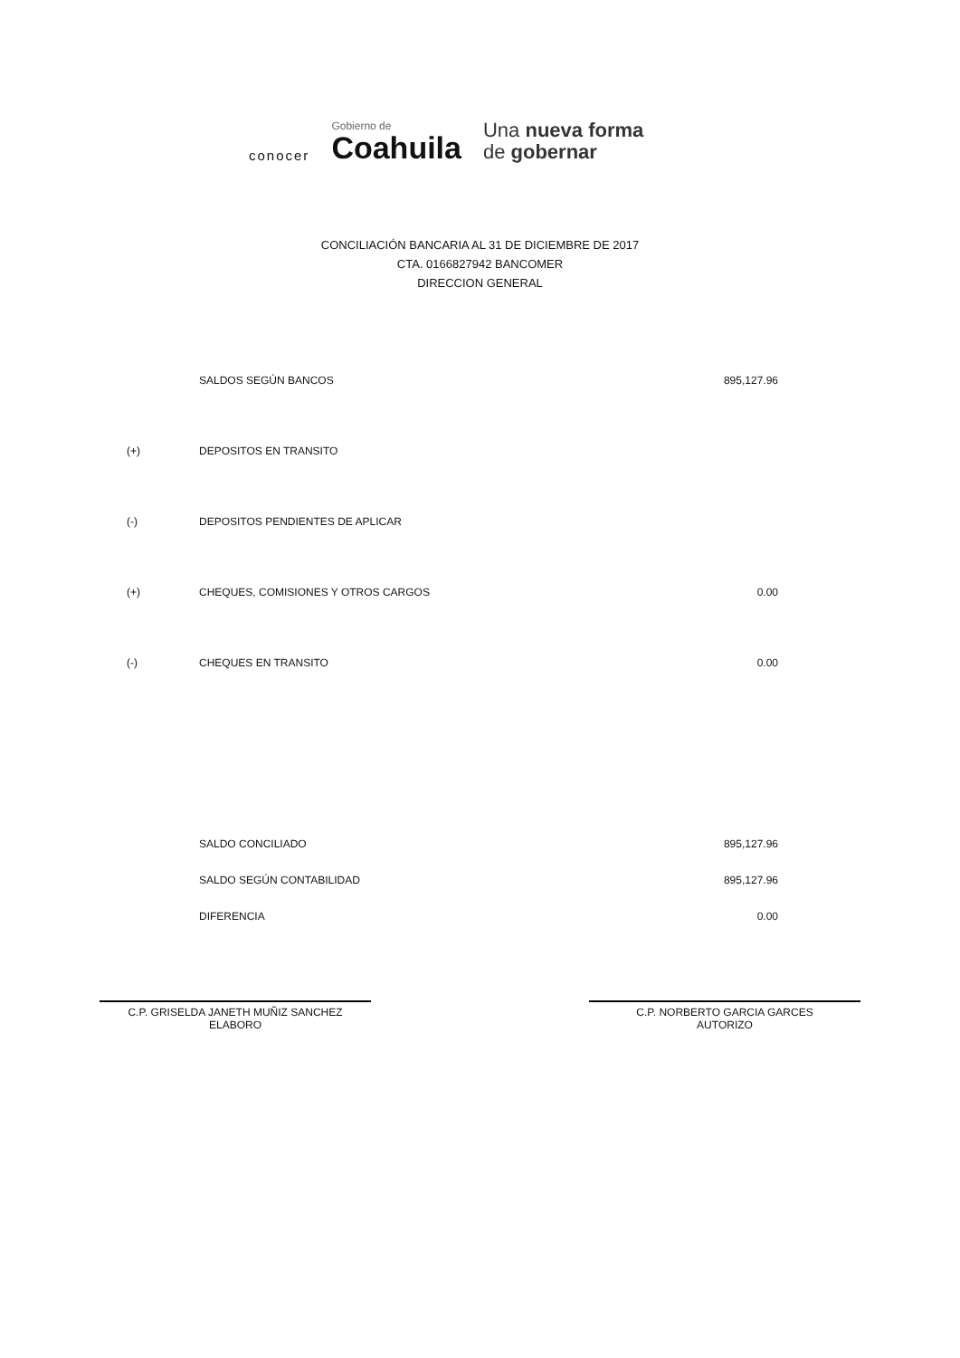conocer
Gobierno de
Coahuila
Una nueva forma
de gobernar
CONCILIACIÓN BANCARIA AL 31 DE DICIEMBRE DE 2017
CTA. 0166827942 BANCOMER
DIRECCION GENERAL
| | SALDOS SEGÚN BANCOS | 895,127.96 |
| (+) | DEPOSITOS EN TRANSITO | |
| (-) | DEPOSITOS PENDIENTES DE APLICAR | |
| (+) | CHEQUES, COMISIONES Y OTROS CARGOS | 0.00 |
| (-) | CHEQUES EN TRANSITO | 0.00 |
| | SALDO CONCILIADO | 895,127.96 |
| | SALDO SEGÚN CONTABILIDAD | 895,127.96 |
| | DIFERENCIA | 0.00 |
C.P. GRISELDA JANETH MUÑIZ SANCHEZ
ELABORO
C.P. NORBERTO GARCIA GARCES
AUTORIZO